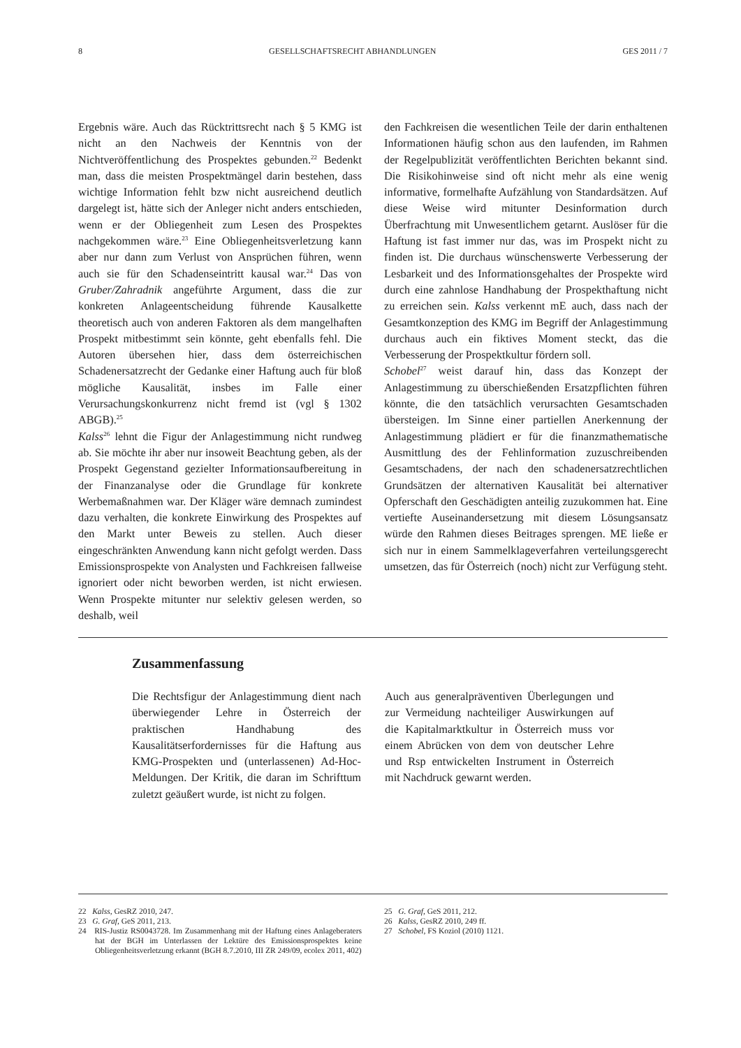8 GESELLSCHAFTSRECHT ABHANDLUNGEN GES 2011 / 7
Ergebnis wäre. Auch das Rücktrittsrecht nach § 5 KMG ist nicht an den Nachweis der Kenntnis von der Nichtveröffentlichung des Prospektes gebunden.<sup>22</sup> Bedenkt man, dass die meisten Prospektmängel darin bestehen, dass wichtige Information fehlt bzw nicht ausreichend deutlich dargelegt ist, hätte sich der Anleger nicht anders entschieden, wenn er der Obliegenheit zum Lesen des Prospektes nachgekommen wäre.<sup>23</sup> Eine Obliegenheitsverletzung kann aber nur dann zum Verlust von Ansprüchen führen, wenn auch sie für den Schadenseintritt kausal war.<sup>24</sup> Das von Gruber/Zahradnik angeführte Argument, dass die zur konkreten Anlageentscheidung führende Kausalkette theoretisch auch von anderen Faktoren als dem mangelhaften Prospekt mitbestimmt sein könnte, geht ebenfalls fehl. Die Autoren übersehen hier, dass dem österreichischen Schadenersatzrecht der Gedanke einer Haftung auch für bloß mögliche Kausalität, insbes im Falle einer Verursachungskonkurrenz nicht fremd ist (vgl § 1302 ABGB).<sup>25</sup>
Kalss<sup>26</sup> lehnt die Figur der Anlagestimmung nicht rundweg ab. Sie möchte ihr aber nur insoweit Beachtung geben, als der Prospekt Gegenstand gezielter Informationsaufbereitung in der Finanzanalyse oder die Grundlage für konkrete Werbemaßnahmen war. Der Kläger wäre demnach zumindest dazu verhalten, die konkrete Einwirkung des Prospektes auf den Markt unter Beweis zu stellen. Auch dieser eingeschränkten Anwendung kann nicht gefolgt werden. Dass Emissionsprospekte von Analysten und Fachkreisen fallweise ignoriert oder nicht beworben werden, ist nicht erwiesen. Wenn Prospekte mitunter nur selektiv gelesen werden, so deshalb, weil
den Fachkreisen die wesentlichen Teile der darin enthaltenen Informationen häufig schon aus den laufenden, im Rahmen der Regelpublizität veröffentlichten Berichten bekannt sind. Die Risikohinweise sind oft nicht mehr als eine wenig informative, formelhafte Aufzählung von Standardsätzen. Auf diese Weise wird mitunter Desinformation durch Überfrachtung mit Unwesentlichem getarnt. Auslöser für die Haftung ist fast immer nur das, was im Prospekt nicht zu finden ist. Die durchaus wünschenswerte Verbesserung der Lesbarkeit und des Informationsgehaltes der Prospekte wird durch eine zahnlose Handhabung der Prospekthaftung nicht zu erreichen sein. Kalss verkennt mE auch, dass nach der Gesamtkonzeption des KMG im Begriff der Anlagestimmung durchaus auch ein fiktives Moment steckt, das die Verbesserung der Prospektkultur fördern soll.
Schobel<sup>27</sup> weist darauf hin, dass das Konzept der Anlagestimmung zu überschießenden Ersatzpflichten führen könnte, die den tatsächlich verursachten Gesamtschaden übersteigen. Im Sinne einer partiellen Anerkennung der Anlagestimmung plädiert er für die finanzmathematische Ausmittlung des der Fehlinformation zuzuschreibenden Gesamtschadens, der nach den schadenersatzrechtlichen Grundsätzen der alternativen Kausalität bei alternativer Opferschaft den Geschädigten anteilig zuzukommen hat. Eine vertiefte Auseinandersetzung mit diesem Lösungsansatz würde den Rahmen dieses Beitrages sprengen. ME ließe er sich nur in einem Sammelklageverfahren verteilungsgerecht umsetzen, das für Österreich (noch) nicht zur Verfügung steht.
Zusammenfassung
Die Rechtsfigur der Anlagestimmung dient nach überwiegender Lehre in Österreich der praktischen Handhabung des Kausalitätserfordernisses für die Haftung aus KMG-Prospekten und (unterlassenen) Ad-Hoc-Meldungen. Der Kritik, die daran im Schrifttum zuletzt geäußert wurde, ist nicht zu folgen.
Auch aus generalpräventiven Überlegungen und zur Vermeidung nachteiliger Auswirkungen auf die Kapitalmarktkultur in Österreich muss vor einem Abrücken von dem von deutscher Lehre und Rsp entwickelten Instrument in Österreich mit Nachdruck gewarnt werden.
22 Kalss, GesRZ 2010, 247.
23 G. Graf, GeS 2011, 213.
24 RIS-Justiz RS0043728. Im Zusammenhang mit der Haftung eines Anlageberaters hat der BGH im Unterlassen der Lektüre des Emissionsprospektes keine Obliegenheitsverletzung erkannt (BGH 8.7.2010, III ZR 249/09, ecolex 2011, 402)
25 G. Graf, GeS 2011, 212.
26 Kalss, GesRZ 2010, 249 ff.
27 Schobel, FS Koziol (2010) 1121.